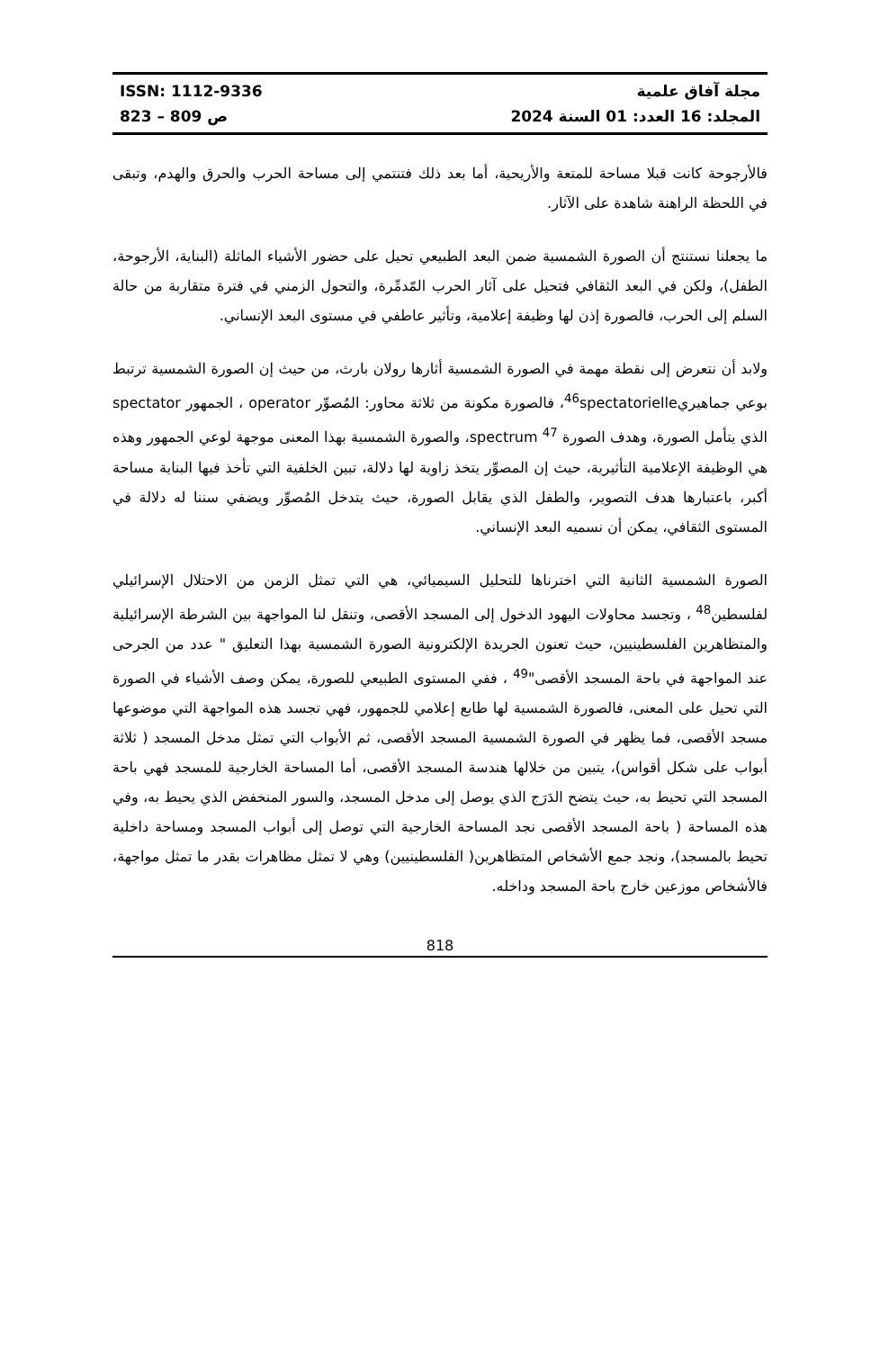مجلة آفاق علمية
المجلد: 16 العدد: 01 السنة 2024
ISSN: 1112-9336
823 – 809 ص
فالأرجوحة كانت قبلا مساحة للمتعة والأريحية، أما بعد ذلك فتنتمي إلى مساحة الحرب والحرق والهدم، وتبقى في اللحظة الراهنة شاهدة على الآثار.
ما يجعلنا نستنتج أن الصورة الشمسية ضمن البعد الطبيعي تحيل على حضور الأشياء الماثلة (البناية، الأرجوحة، الطفل)، ولكن في البعد الثقافي فتحيل على آثار الحرب المّدمِّرة، والتحول الزمني في فترة متقاربة من حالة السلم إلى الحرب، فالصورة إذن لها وظيفة إعلامية، وتأثير عاطفي في مستوى البعد الإنساني.
ولابد أن نتعرض إلى نقطة مهمة في الصورة الشمسية أثارها رولان بارث، من حيث إن الصورة الشمسية ترتبط بوعي جماهيري<sup>46</sup>spectatorielle، فالصورة مكونة من ثلاثة محاور: المُصوِّر operator ، الجمهور spectator الذي يتأمل الصورة، وهدف الصورة spectrum <sup>47</sup>، والصورة الشمسية بهذا المعنى موجهة لوعي الجمهور وهذه هي الوظيفة الإعلامية التأثيرية، حيث إن المصوِّر يتخذ زاوية لها دلالة، تبين الخلفية التي تأخذ فيها البناية مساحة أكبر، باعتبارها هدف التصوير، والطفل الذي يقابل الصورة، حيث يتدخل المُصوِّر ويضفي سننا له دلالة في المستوى الثقافي، يمكن أن نسميه البعد الإنساني.
الصورة الشمسية الثانية التي اخترناها للتحليل السيميائي، هي التي تمثل الزمن من الاحتلال الإسرائيلي لفلسطين<sup>48</sup> ، وتجسد محاولات اليهود الدخول إلى المسجد الأقصى، وتنقل لنا المواجهة بين الشرطة الإسرائيلية والمتظاهرين الفلسطينيين، حيث تعنون الجريدة الإلكترونية الصورة الشمسية بهذا التعليق " عدد من الجرحى عند المواجهة في باحة المسجد الأقصى"<sup>49</sup> ، ففي المستوى الطبيعي للصورة، يمكن وصف الأشياء في الصورة التي تحيل على المعنى، فالصورة الشمسية لها طابع إعلامي للجمهور، فهي تجسد هذه المواجهة التي موضوعها مسجد الأقصى، فما يظهر في الصورة الشمسية المسجد الأقصى، ثم الأبواب التي تمثل مدخل المسجد ( ثلاثة أبواب على شكل أقواس)، يتبين من خلالها هندسة المسجد الأقصى، أما المساحة الخارجية للمسجد فهي باحة المسجد التي تحيط به، حيث يتضح الدَرَج الذي يوصل إلى مدخل المسجد، والسور المنخفض الذي يحيط به، وفي هذه المساحة ( باحة المسجد الأقصى نجد المساحة الخارجية التي توصل إلى أبواب المسجد ومساحة داخلية تحيط بالمسجد)، ونجد جمع الأشخاص المتظاهرين( الفلسطينيين) وهي لا تمثل مظاهرات بقدر ما تمثل مواجهة، فالأشخاص موزعين خارج باحة المسجد وداخله.
818